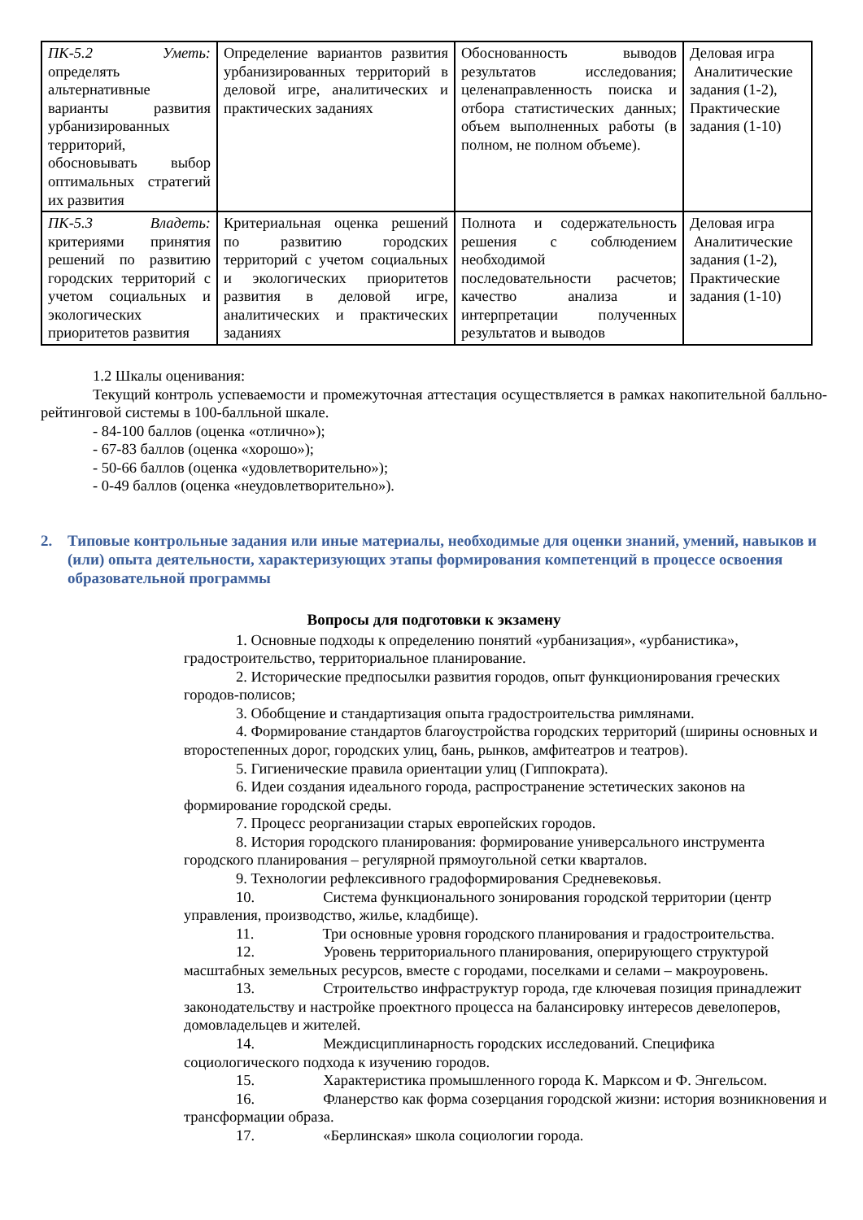| ПК-5.2 Уметь: определять альтернативные варианты развития урбанизированных территорий, обосновывать выбор оптимальных стратегий их развития | Определение вариантов развития урбанизированных территорий в деловой игре, аналитических и практических заданиях | Обоснованность выводов результатов исследования; целенаправленность поиска и отбора статистических данных; объем выполненных работы (в полном, не полном объеме). | Деловая игра Аналитические задания (1-2), Практические задания (1-10) |
| ПК-5.3 Владеть: критериями принятия решений по развитию городских территорий с учетом социальных и экологических приоритетов развития | Критериальная оценка решений по развитию городских территорий с учетом социальных и экологических приоритетов развития в деловой игре, аналитических и практических заданиях | Полнота и содержательность решения с соблюдением необходимой последовательности расчетов; качество анализа и интерпретации полученных результатов и выводов | Деловая игра Аналитические задания (1-2), Практические задания (1-10) |
1.2 Шкалы оценивания:
Текущий контроль успеваемости и промежуточная аттестация осуществляется в рамках накопительной балльно-рейтинговой системы в 100-балльной шкале.
- 84-100 баллов (оценка «отлично»);
- 67-83 баллов (оценка «хорошо»);
- 50-66 баллов (оценка «удовлетворительно»);
- 0-49 баллов (оценка «неудовлетворительно»).
2. Типовые контрольные задания или иные материалы, необходимые для оценки знаний, умений, навыков и (или) опыта деятельности, характеризующих этапы формирования компетенций в процессе освоения образовательной программы
Вопросы для подготовки к экзамену
1. Основные подходы к определению понятий «урбанизация», «урбанистика», градостроительство, территориальное планирование.
2. Исторические предпосылки развития городов, опыт функционирования греческих городов-полисов;
3. Обобщение и стандартизация опыта градостроительства римлянами.
4. Формирование стандартов благоустройства городских территорий (ширины основных и второстепенных дорог, городских улиц, бань, рынков, амфитеатров и театров).
5. Гигиенические правила ориентации улиц (Гиппократа).
6. Идеи создания идеального города, распространение эстетических законов на формирование городской среды.
7. Процесс реорганизации старых европейских городов.
8. История городского планирования: формирование универсального инструмента городского планирования – регулярной прямоугольной сетки кварталов.
9. Технологии рефлексивного градоформирования Средневековья.
10. Система функционального зонирования городской территории (центр управления, производство, жилье, кладбище).
11. Три основные уровня городского планирования и градостроительства.
12. Уровень территориального планирования, оперирующего структурой масштабных земельных ресурсов, вместе с городами, поселками и селами – макроуровень.
13. Строительство инфраструктур города, где ключевая позиция принадлежит законодательству и настройке проектного процесса на балансировку интересов девелоперов, домовладельцев и жителей.
14. Междисциплинарность городских исследований. Специфика социологического подхода к изучению городов.
15. Характеристика промышленного города К. Марксом и Ф. Энгельсом.
16. Фланерство как форма созерцания городской жизни: история возникновения и трансформации образа.
17. «Берлинская» школа социологии города.